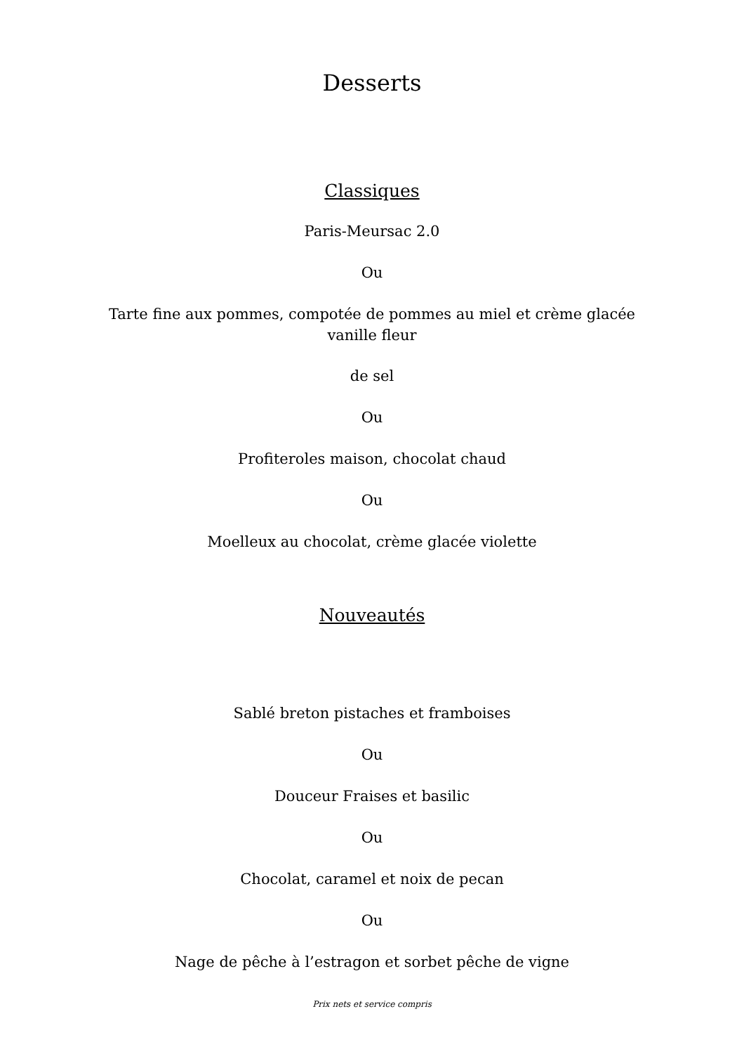Desserts
Classiques
Paris-Meursac 2.0
Ou
Tarte fine aux pommes, compotée de pommes au miel et crème glacée vanille fleur
de sel
Ou
Profiteroles maison, chocolat chaud
Ou
Moelleux au chocolat, crème glacée violette
Nouveautés
Sablé breton pistaches et framboises
Ou
Douceur Fraises et basilic
Ou
Chocolat, caramel et noix de pecan
Ou
Nage de pêche à l’estragon et sorbet pêche de vigne
Prix nets et service compris